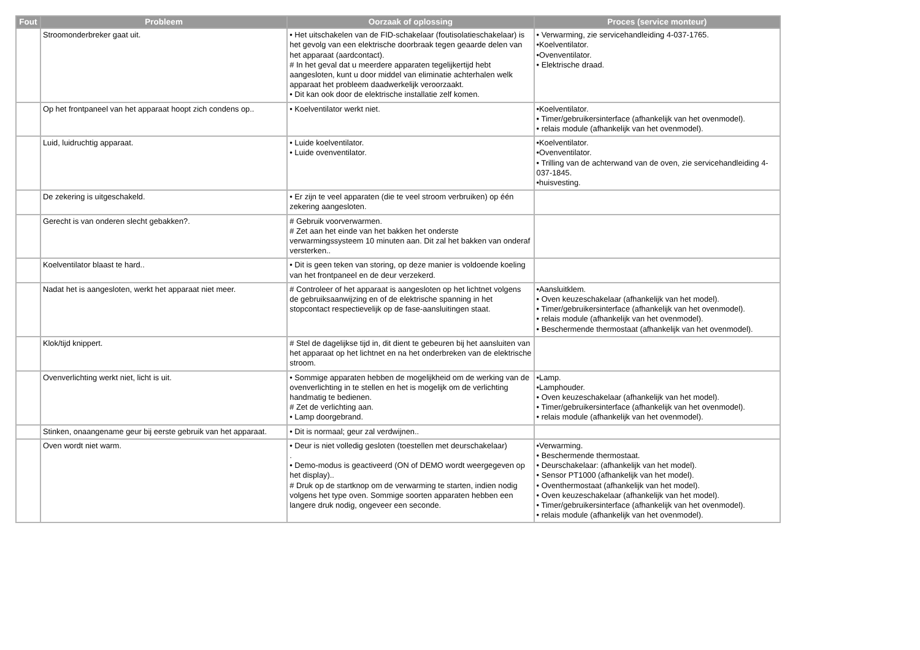| Fout | Probleem | Oorzaak of oplossing | Proces (service monteur) |
| --- | --- | --- | --- |
| | Stroomonderbreker gaat uit. | • Het uitschakelen van de FID-schakelaar (foutisolatieschakelaar) is het gevolg van een elektrische doorbraak tegen geaarde delen van het apparaat (aardcontact). # In het geval dat u meerdere apparaten tegelijkertijd hebt aangesloten, kunt u door middel van eliminatie achterhalen welk apparaat het probleem daadwerkelijk veroorzaakt. • Dit kan ook door de elektrische installatie zelf komen. | • Verwarming, zie servicehandleiding 4-037-1765. •Koelventilator. •Ovenventilator. • Elektrische draad. |
| | Op het frontpaneel van het apparaat hoopt zich condens op.. | • Koelventilator werkt niet. | •Koelventilator. • Timer/gebruikersinterface (afhankelijk van het ovenmodel). • relais module (afhankelijk van het ovenmodel). |
| | Luid, luidruchtig apparaat. | • Luide koelventilator. • Luide ovenventilator. | •Koelventilator. •Ovenventilator. • Trilling van de achterwand van de oven, zie servicehandleiding 4-037-1845. •huisvesting. |
| | De zekering is uitgeschakeld. | • Er zijn te veel apparaten (die te veel stroom verbruiken) op één zekering aangesloten. | |
| | Gerecht is van onderen slecht gebakken?. | # Gebruik voorverwarmen. # Zet aan het einde van het bakken het onderste verwarmingssysteem 10 minuten aan. Dit zal het bakken van onderaf versterken.. | |
| | Koelventilator blaast te hard.. | • Dit is geen teken van storing, op deze manier is voldoende koeling van het frontpaneel en de deur verzekerd. | |
| | Nadat het is aangesloten, werkt het apparaat niet meer. | # Controleer of het apparaat is aangesloten op het lichtnet volgens de gebruiksaanwijzing en of de elektrische spanning in het stopcontact respectievelijk op de fase-aansluitingen staat. | •Aansluitklem. • Oven keuzeschakelaar (afhankelijk van het model). • Timer/gebruikersinterface (afhankelijk van het ovenmodel). • relais module (afhankelijk van het ovenmodel). • Beschermende thermostaat (afhankelijk van het ovenmodel). |
| | Klok/tijd knippert. | # Stel de dagelijkse tijd in, dit dient te gebeuren bij het aansluiten van het apparaat op het lichtnet en na het onderbreken van de elektrische stroom. | |
| | Ovenverlichting werkt niet, licht is uit. | • Sommige apparaten hebben de mogelijkheid om de werking van de ovenverlichting in te stellen en het is mogelijk om de verlichting handmatig te bedienen. # Zet de verlichting aan. • Lamp doorgebrand. | •Lamp. •Lamphouder. • Oven keuzeschakelaar (afhankelijk van het model). • Timer/gebruikersinterface (afhankelijk van het ovenmodel). • relais module (afhankelijk van het ovenmodel). |
| | Stinken, onaangename geur bij eerste gebruik van het apparaat. | • Dit is normaal; geur zal verdwijnen.. | |
| | Oven wordt niet warm. | • Deur is niet volledig gesloten (toestellen met deurschakelaar) . • Demo-modus is geactiveerd (ON of DEMO wordt weergegeven op het display).. # Druk op de startknop om de verwarming te starten, indien nodig volgens het type oven. Sommige soorten apparaten hebben een langere druk nodig, ongeveer een seconde. | •Verwarming. • Beschermende thermostaat. • Deurschakelaar: (afhankelijk van het model). • Sensor PT1000 (afhankelijk van het model). • Oventhermostaat (afhankelijk van het model). • Oven keuzeschakelaar (afhankelijk van het model). • Timer/gebruikersinterface (afhankelijk van het ovenmodel). • relais module (afhankelijk van het ovenmodel). |